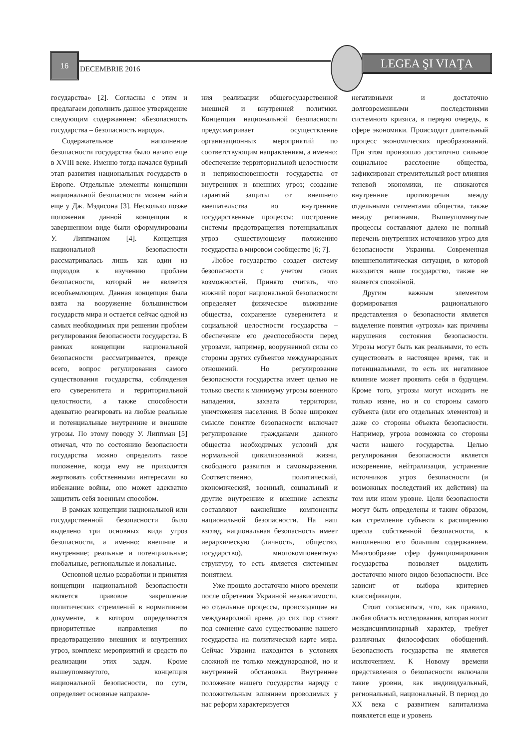16
DECEMBRIE 2016
LEGEA ŞI VIAŢA
государства» [2]. Согласны с этим и предлагаем дополнить данное утверждение следующим содержанием: «Безопасность государства – безопасность народа».
Содержательное наполнение безопасности государства было начато еще в XVIII веке. Именно тогда начался бурный этап развития национальных государств в Европе. Отдельные элементы концепции национальной безопасности можем найти еще у Дж. Мэдисона [3]. Несколько позже положения данной концепции в завершенном виде были сформулированы У. Липпманом [4]. Концепция национальной безопасности рассматривалась лишь как один из подходов к изучению проблем безопасности, который не является всеобъемлющим. Данная концепция была взята на вооружение большинством государств мира и остается сейчас одной из самых необходимых при решении проблем регулирования безопасности государства. В рамках концепции национальной безопасности рассматривается, прежде всего, вопрос регулирования самого существования государства, соблюдения его суверенитета и территориальной целостности, а также способности адекватно реагировать на любые реальные и потенциальные внутренние и внешние угрозы. По этому поводу У. Липпман [5] отмечал, что по состоянию безопасности государства можно определить такое положение, когда ему не приходится жертвовать собственными интересами во избежание войны, оно может адекватно защитить себя военным способом.
В рамках концепции национальной или государственной безопасности было выделено три основных вида угроз безопасности, а именно: внешние и внутренние; реальные и потенциальные; глобальные, региональные и локальные.
Основной целью разработки и принятия концепции национальной безопасности является правовое закрепление политических стремлений в нормативном документе, в котором определяются приоритетные направления по предотвращению внешних и внутренних угроз, комплекс мероприятий и средств по реализации этих задач. Кроме вышеупомянутого, концепция национальной безопасности, по сути, определяет основные направле-
ния реализации общегосударственной внешней и внутренней политики. Концепция национальной безопасности предусматривает осуществление организационных мероприятий по соответствующим направлениям, а именно: обеспечение территориальной целостности и неприкосновенности государства от внутренних и внешних угроз; создание гарантий защиты от внешнего вмешательства во внутренние государственные процессы; построение системы предотвращения потенциальных угроз существующему положению государства в мировом сообществе [6; 7].
Любое государство создает систему безопасности с учетом своих возможностей. Принято считать, что нижний порог национальной безопасности определяет физическое выживание общества, сохранение суверенитета и социальной целостности государства – обеспечение его дееспособности перед угрозами, например, вооруженной силы со стороны других субъектов международных отношений. Но регулирование безопасности государства имеет целью не только свести к минимуму угрозы военного нападения, захвата территории, уничтожения населения. В более широком смысле понятие безопасности включает регулирование гражданами данного общества необходимых условий для нормальной цивилизованной жизни, свободного развития и самовыражения. Соответственно, политический, экономический, военный, социальный и другие внутренние и внешние аспекты составляют важнейшие компоненты национальной безопасности. На наш взгляд, национальная безопасность имеет иерархическую (личность, общество, государство), многокомпонентную структуру, то есть является системным понятием.
Уже прошло достаточно много времени после обретения Украиной независимости, но отдельные процессы, происходящие на международной арене, до сих пор ставят под сомнение само существование нашего государства на политической карте мира. Сейчас Украина находится в условиях сложной не только международной, но и внутренней обстановки. Внутреннее положение нашего государства наряду с положительным влиянием проводимых у нас реформ характеризуется
негативными и достаточно долговременными последствиями системного кризиса, в первую очередь, в сфере экономики. Происходит длительный процесс экономических преобразований. При этом произошло достаточно сильное социальное расслоение общества, зафиксирован стремительный рост влияния теневой экономики, не снижаются внутренние противоречия между отдельными сегментами общества, также между регионами. Вышеупомянутые процессы составляют далеко не полный перечень внутренних источников угроз для безопасности Украины. Современная внешнеполитическая ситуация, в которой находится наше государство, также не является спокойной.
Другим важным элементом формирования рационального представления о безопасности является выделение понятия «угрозы» как причины нарушения состояния безопасности. Угрозы могут быть как реальными, то есть существовать в настоящее время, так и потенциальными, то есть их негативное влияние может проявить себя в будущем. Кроме того, угрозы могут исходить не только извне, но и со стороны самого субъекта (или его отдельных элементов) и даже со стороны объекта безопасности. Например, угроза возможна со стороны части нашего государства. Целью регулирования безопасности является искоренение, нейтрализация, устранение источников угроз безопасности (и возможных последствий их действия) на том или ином уровне. Цели безопасности могут быть определены и таким образом, как стремление субъекта к расширению ореола собственной безопасности, к наполнению его большим содержанием. Многообразие сфер функционирования государства позволяет выделить достаточно много видов безопасности. Все зависит от выбора критериев классификации.
Стоит согласиться, что, как правило, любая область исследования, которая носит междисциплинарный характер, требует различных философских обобщений. Безопасность государства не является исключением. К Новому времени представления о безопасности включали такие уровни, как индивидуальный, региональный, национальный. В период до XX века с развитием капитализма появляется еще и уровень